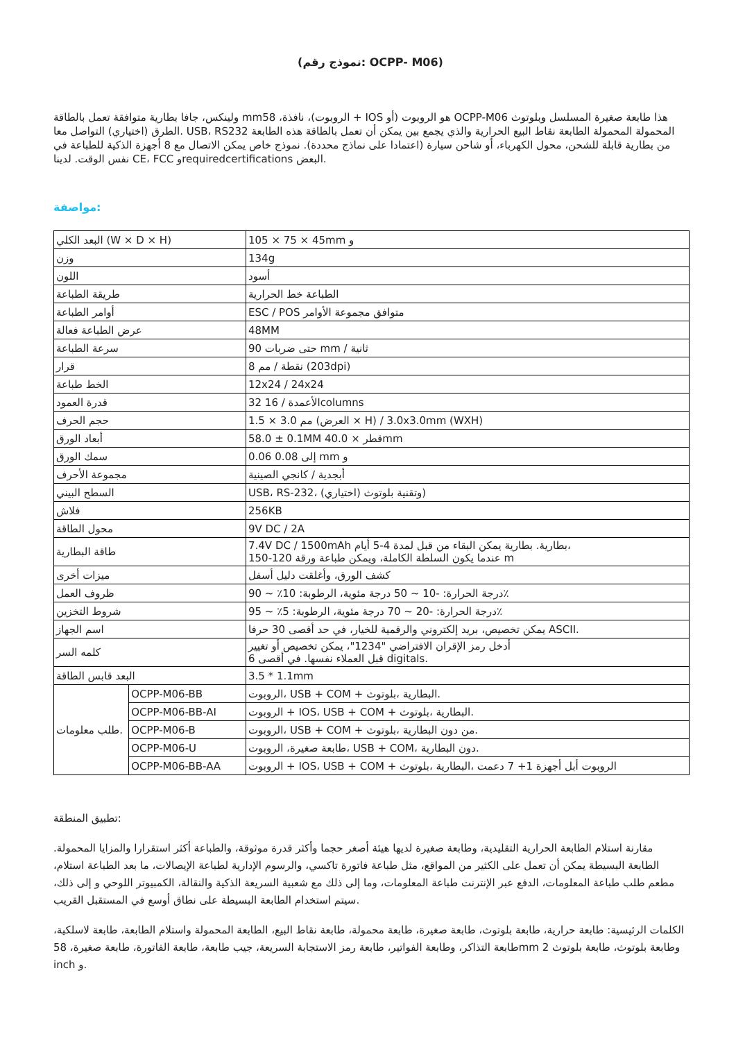(نموذج رقم: OCPP- M06)
ولينكس، جافا بطارية متوافقة تعمل بالطاقة mmالروبوت)، نافذة، 58 + IOS هو الروبوت (أو OCPP-M06 هذا طابعة صغيرة المسلسل وبلوتوث الطرق (اختياري) التواصل معا. USB، RS232 المحمولة المحمولة الطابعة نقاط البيع الحرارية والذي يجمع بين يمكن أن تعمل بالطاقة هذه الطابعة من بطارية قابلة للشحن، محول الكهرباء، أو شاحن سيارة (اعتمادا على نماذج محددة). نموذج خاص يمكن الاتصال مع 8 أجهزة الذكية للطباعة في نفس الوقت. لدينا CE، FCC وrequiredcertifications البعض.
مواصفة:
| البعد الكلي (W × D × H) | | 105 × 75 × 45mm و |
| وزن | | 134g |
| اللون | | أسود |
| طريقة الطباعة | | الطباعة خط الحرارية |
| أوامر الطباعة | | ESC / POS متوافق مجموعة الأوامر |
| عرض الطباعة فعالة | | 48MM |
| سرعة الطباعة | | 90 حتى ضربات mm / ثانية |
| قرار | | 8 نقطة / مم (203dpi) |
| الخط طباعة | | 12x24 / 24x24 |
| قدرة العمود | | 32 16 / الأعمدةcolumns |
| حجم الحرف | | 1.5 × 3.0 مم (العرض × H) / 3.0x3.0mm (WXH) |
| أبعاد الورق | | 58.0 ± 0.1MM 40.0 × قطرmm |
| سمك الورق | | 0.06 0.08 إلى mm و |
| مجموعة الأحرف | | أبجدية / كانجي الصينية |
| السطح البيني | | USB، RS-232، (اختياري) وتقنية بلوتوث) |
| فلاش | | 256KB |
| محول الطاقة | | 9V DC / 2A |
| طاقة البطارية | | 7.4V DC / 1500mAh بطارية. بطارية يمكن البقاء من قبل لمدة 4-5 أيام، 150-120 عندما يكون السلطة الكاملة، ويمكن طباعة ورقة m |
| ميزات أخرى | | كشف الورق، وأغلقت دليل أسفل |
| ظروف العمل | | درجة الحرارة: -10 ~ 50 درجة مئوية، الرطوبة: 10٪ ~ 90٪ |
| شروط التخزين | | درجة الحرارة: -20 ~ 70 درجة مئوية، الرطوبة: 5٪ ~ 95٪ |
| اسم الجهاز | | يمكن تخصيص، بريد إلكتروني والرقمية للخيار، في حد أقصى 30 حرفا ASCII. |
| كلمه السر | | أدخل رمز الإقران الافتراضي "1234"، يمكن تخصيص أو تغيير 6 قبل العملاء نفسها. في أقصى digitals. |
| البعد قابس الطاقة | | 3.5 * 1.1mm |
| طلب معلومات. | OCPP-M06-BB | الروبوت، USB + COM + البطارية ،بلوتوث. |
| | OCPP-M06-BB-AI | الروبوت + IOS، USB + COM + البطارية ،بلوتوث. |
| | OCPP-M06-B | الروبوت، USB + COM + من دون البطارية ،بلوتوث. |
| | OCPP-M06-U | طابعة صغيرة، الروبوت، USB + COM، دون البطارية. |
| | OCPP-M06-BB-AA | الروبوت + IOS، USB + COM + الروبوت أبل أجهزة 1+ 7 دعمت ،البطارية ،بلوتوث |
تطبيق المنطقة:
مقارنة استلام الطابعة الحرارية التقليدية، وطابعة صغيرة لديها هيئة أصغر حجما وأكثر قدرة موثوقة، والطباعة أكثر استقرارا والمزايا المحمولة. الطابعة البسيطة يمكن أن تعمل على الكثير من المواقع، مثل طباعة فاتورة تاكسي، والرسوم الإدارية لطباعة الإيصالات، ما بعد الطباعة استلام، مطعم طلب طباعة المعلومات، الدفع عبر الإنترنت طباعة المعلومات، وما إلى ذلك مع شعبية السريعة الذكية والنقالة، الكمبيوتر اللوحي و إلى ذلك، سيتم استخدام الطابعة البسيطة على نطاق أوسع في المستقبل القريب.
الكلمات الرئيسية: طابعة حرارية، طابعة بلوتوث، طابعة صغيرة، طابعة محمولة، طابعة نقاط البيع، الطابعة المحمولة واستلام الطابعة، طابعة لاسلكية، طابعة التذاكر، وطابعة الفواتير، طابعة رمز الاستجابة السريعة، جيب طابعة، طابعة الفاتورة، طابعة صغيرة، 58mm 2 وطابعة بلوتوث، طابعة بلوتوث inch و.